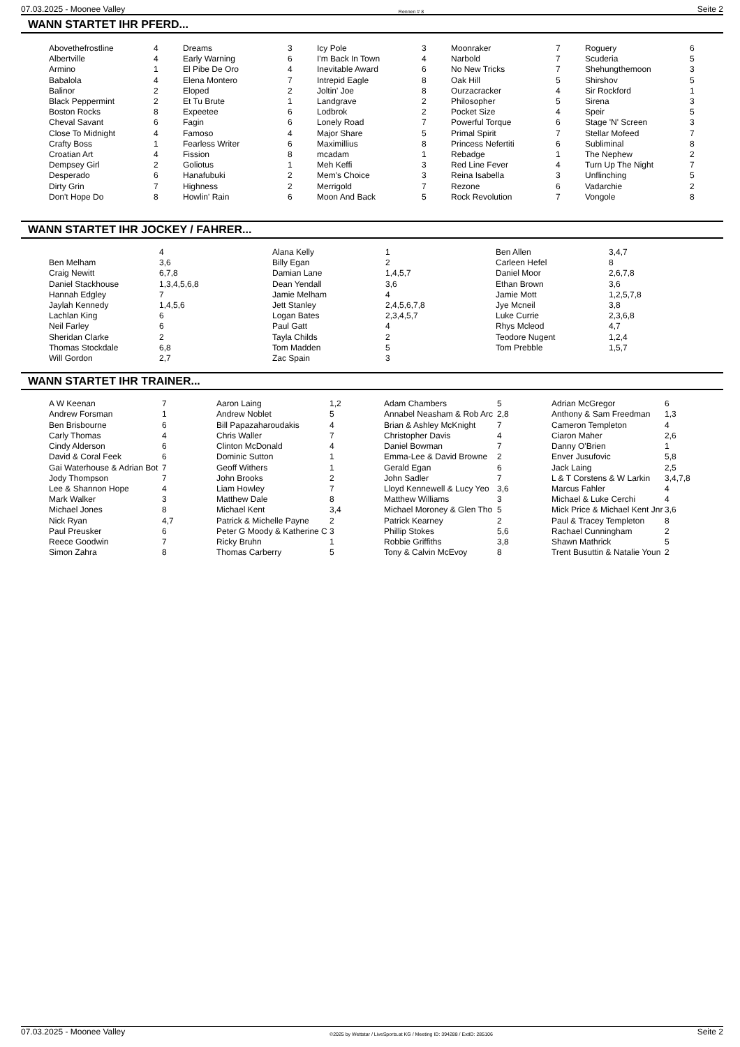07.03.2025 - Moonee Valley Rennen # 8 Seite 2
WANN STARTET IHR PFERD...
| Abovethefrostline | 4 | Dreams | 3 | Icy Pole | 3 | Moonraker | 7 | Roguery | 6 |
| Albertville | 4 | Early Warning | 6 | I'm Back In Town | 4 | Narbold | 7 | Scuderia | 5 |
| Armino | 1 | El Pibe De Oro | 4 | Inevitable Award | 6 | No New Tricks | 7 | Shehungthemoon | 3 |
| Babalola | 4 | Elena Montero | 7 | Intrepid Eagle | 8 | Oak Hill | 5 | Shirshov | 5 |
| Balinor | 2 | Eloped | 2 | Joltin' Joe | 8 | Ourzacracker | 4 | Sir Rockford | 1 |
| Black Peppermint | 2 | Et Tu Brute | 1 | Landgrave | 2 | Philosopher | 5 | Sirena | 3 |
| Boston Rocks | 8 | Expeetee | 6 | Lodbrok | 2 | Pocket Size | 4 | Speir | 5 |
| Cheval Savant | 6 | Fagin | 6 | Lonely Road | 7 | Powerful Torque | 6 | Stage 'N' Screen | 3 |
| Close To Midnight | 4 | Famoso | 4 | Major Share | 5 | Primal Spirit | 7 | Stellar Mofeed | 7 |
| Crafty Boss | 1 | Fearless Writer | 6 | Maximillius | 8 | Princess Nefertiti | 6 | Subliminal | 8 |
| Croatian Art | 4 | Fission | 8 | mcadam | 1 | Rebadge | 1 | The Nephew | 2 |
| Dempsey Girl | 2 | Goliotus | 1 | Meh Keffi | 3 | Red Line Fever | 4 | Turn Up The Night | 7 |
| Desperado | 6 | Hanafubuki | 2 | Mem's Choice | 3 | Reina Isabella | 3 | Unflinching | 5 |
| Dirty Grin | 7 | Highness | 2 | Merrigold | 7 | Rezone | 6 | Vadarchie | 2 |
| Don't Hope Do | 8 | Howlin' Rain | 6 | Moon And Back | 5 | Rock Revolution | 7 | Vongole | 8 |
WANN STARTET IHR JOCKEY / FAHRER...
| | 4 | Alana Kelly | 1 | Ben Allen | 3,4,7 |
| Ben Melham | 3,6 | Billy Egan | 2 | Carleen Hefel | 8 |
| Craig Newitt | 6,7,8 | Damian Lane | 1,4,5,7 | Daniel Moor | 2,6,7,8 |
| Daniel Stackhouse | 1,3,4,5,6,8 | Dean Yendall | 3,6 | Ethan Brown | 3,6 |
| Hannah Edgley | 7 | Jamie Melham | 4 | Jamie Mott | 1,2,5,7,8 |
| Jaylah Kennedy | 1,4,5,6 | Jett Stanley | 2,4,5,6,7,8 | Jye Mcneil | 3,8 |
| Lachlan King | 6 | Logan Bates | 2,3,4,5,7 | Luke Currie | 2,3,6,8 |
| Neil Farley | 6 | Paul Gatt | 4 | Rhys Mcleod | 4,7 |
| Sheridan Clarke | 2 | Tayla Childs | 2 | Teodore Nugent | 1,2,4 |
| Thomas Stockdale | 6,8 | Tom Madden | 5 | Tom Prebble | 1,5,7 |
| Will Gordon | 2,7 | Zac Spain | 3 | | |
WANN STARTET IHR TRAINER...
| A W Keenan | 7 | Aaron Laing | 1,2 | Adam Chambers | 5 | Adrian McGregor | 6 |
| Andrew Forsman | 1 | Andrew Noblet | 5 | Annabel Neasham & Rob Arc | 2,8 | Anthony & Sam Freedman | 1,3 |
| Ben Brisbourne | 6 | Bill Papazaharoudakis | 4 | Brian & Ashley McKnight | 7 | Cameron Templeton | 4 |
| Carly Thomas | 4 | Chris Waller | 7 | Christopher Davis | 4 | Ciaron Maher | 2,6 |
| Cindy Alderson | 6 | Clinton McDonald | 4 | Daniel Bowman | 7 | Danny O'Brien | 1 |
| David & Coral Feek | 6 | Dominic Sutton | 1 | Emma-Lee & David Browne | 2 | Enver Jusufovic | 5,8 |
| Gai Waterhouse & Adrian Bot | 7 | Geoff Withers | 1 | Gerald Egan | 6 | Jack Laing | 2,5 |
| Jody Thompson | 7 | John Brooks | 2 | John Sadler | 7 | L & T Corstens & W Larkin | 3,4,7,8 |
| Lee & Shannon Hope | 4 | Liam Howley | 7 | Lloyd Kennewell & Lucy Yeo | 3,6 | Marcus Fahler | 4 |
| Mark Walker | 3 | Matthew Dale | 8 | Matthew Williams | 3 | Michael & Luke Cerchi | 4 |
| Michael Jones | 8 | Michael Kent | 3,4 | Michael Moroney & Glen Tho | 5 | Mick Price & Michael Kent Jnr | 3,6 |
| Nick Ryan | 4,7 | Patrick & Michelle Payne | 2 | Patrick Kearney | 2 | Paul & Tracey Templeton | 8 |
| Paul Preusker | 6 | Peter G Moody & Katherine C | 3 | Phillip Stokes | 5,6 | Rachael Cunningham | 2 |
| Reece Goodwin | 7 | Ricky Bruhn | 1 | Robbie Griffiths | 3,8 | Shawn Mathrick | 5 |
| Simon Zahra | 8 | Thomas Carberry | 5 | Tony & Calvin McEvoy | 8 | Trent Busuttin & Natalie Youn | 2 |
07.03.2025 - Moonee Valley ©2025 by Wettstar / LiveSports.at KG / Meeting ID: 394288 / ExtID: 285106 Seite 2